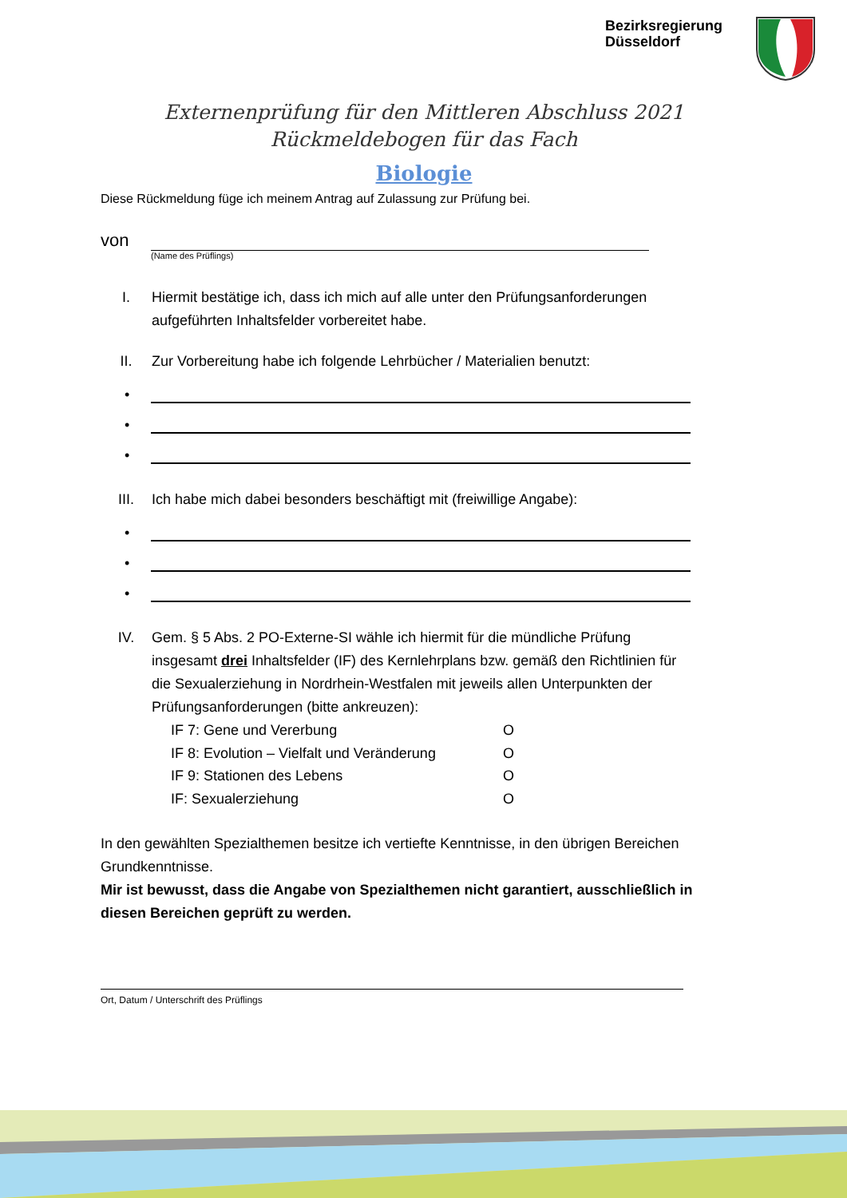Bezirksregierung
Düsseldorf
Externenprüfung für den Mittleren Abschluss 2021
Rückmeldebogen für das Fach
Biologie
Diese Rückmeldung füge ich meinem Antrag auf Zulassung zur Prüfung bei.
von
(Name des Prüflings)
I. Hiermit bestätige ich, dass ich mich auf alle unter den Prüfungsanforderungen aufgeführten Inhaltsfelder vorbereitet habe.
II. Zur Vorbereitung habe ich folgende Lehrbücher / Materialien benutzt:
•
•
•
III. Ich habe mich dabei besonders beschäftigt mit (freiwillige Angabe):
•
•
•
IV. Gem. § 5 Abs. 2 PO-Externe-SI wähle ich hiermit für die mündliche Prüfung insgesamt drei Inhaltsfelder (IF) des Kernlehrplans bzw. gemäß den Richtlinien für die Sexualerziehung in Nordrhein-Westfalen mit jeweils allen Unterpunkten der Prüfungsanforderungen (bitte ankreuzen):
IF 7: Gene und Vererbung O
IF 8: Evolution – Vielfalt und Veränderung
O
IF 9: Stationen des Lebens O
IF: Sexualerziehung O
In den gewählten Spezialthemen besitze ich vertiefte Kenntnisse, in den übrigen Bereichen Grundkenntnisse.
Mir ist bewusst, dass die Angabe von Spezialthemen nicht garantiert, ausschließlich in diesen Bereichen geprüft zu werden.
Ort, Datum / Unterschrift des Prüflings